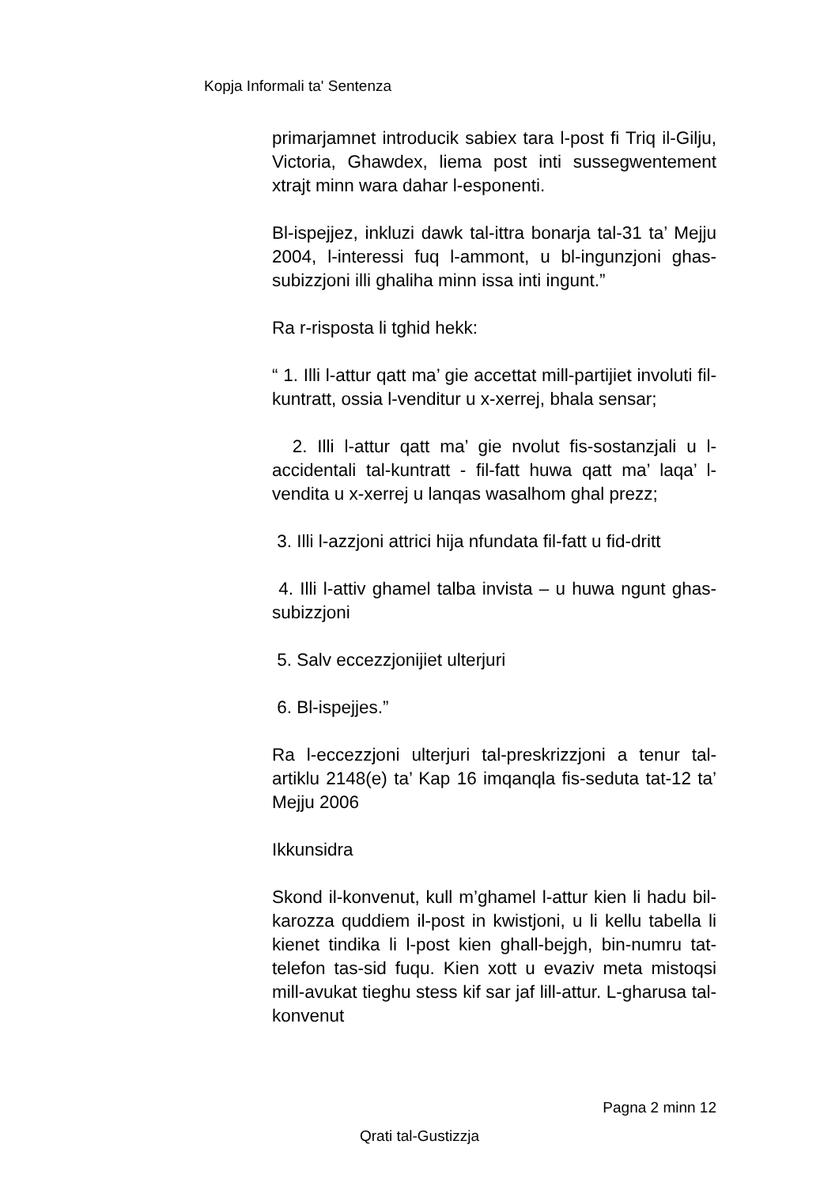Kopja Informali ta' Sentenza
primarjamnet introducik sabiex tara l-post fi Triq il-Gilju, Victoria, Ghawdex, liema post inti sussegwentement xtrajt minn wara dahar l-esponenti.
Bl-ispejjez, inkluzi dawk tal-ittra bonarja tal-31 ta’ Mejju 2004, l-interessi fuq l-ammont, u bl-ingunzjoni ghas-subizzjoni illi ghaliha minn issa inti ingunt.”
Ra r-risposta li tghid hekk:
“ 1. Illi l-attur qatt ma’ gie accettat mill-partijiet involuti fil-kuntratt, ossia l-venditur u x-xerrej, bhala sensar;
2. Illi l-attur qatt ma’ gie nvolut fis-sostanzjali u l-accidentali tal-kuntratt - fil-fatt huwa qatt ma’ laqa’ l-vendita u x-xerrej u lanqas wasalhom ghal prezz;
3. Illi l-azzjoni attrici hija nfundata fil-fatt u fid-dritt
4. Illi l-attiv ghamel talba invista – u huwa ngunt ghas-subizzjoni
5. Salv eccezzjonijiet ulterjuri
6. Bl-ispejjes.”
Ra l-eccezzjoni ulterjuri tal-preskrizzjoni a tenur tal-artiklu 2148(e) ta’ Kap 16 imqanqla fis-seduta tat-12 ta’ Mejju 2006
Ikkunsidra
Skond il-konvenut, kull m’ghamel l-attur kien li hadu bil-karozza quddiem il-post in kwistjoni, u li kellu tabella li kienet tindika li l-post kien ghall-bejgh, bin-numru tat-telefon tas-sid fuqu. Kien xott u evaziv meta mistoqsi mill-avukat tieghu stess kif sar jaf lill-attur. L-gharusa tal-konvenut
Pagna 2 minn 12
Qrati tal-Gustizzja